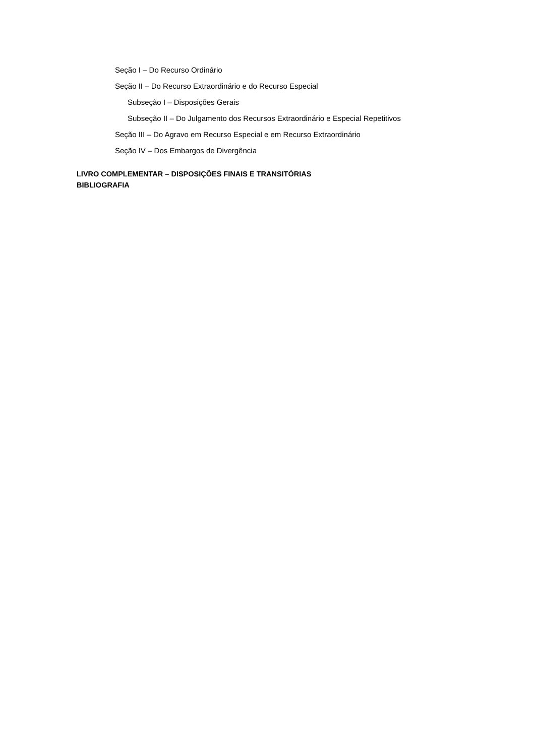Seção I – Do Recurso Ordinário
Seção II – Do Recurso Extraordinário e do Recurso Especial
Subseção I – Disposições Gerais
Subseção II – Do Julgamento dos Recursos Extraordinário e Especial Repetitivos
Seção III – Do Agravo em Recurso Especial e em Recurso Extraordinário
Seção IV – Dos Embargos de Divergência
LIVRO COMPLEMENTAR – DISPOSIÇÕES FINAIS E TRANSITÓRIAS
BIBLIOGRAFIA